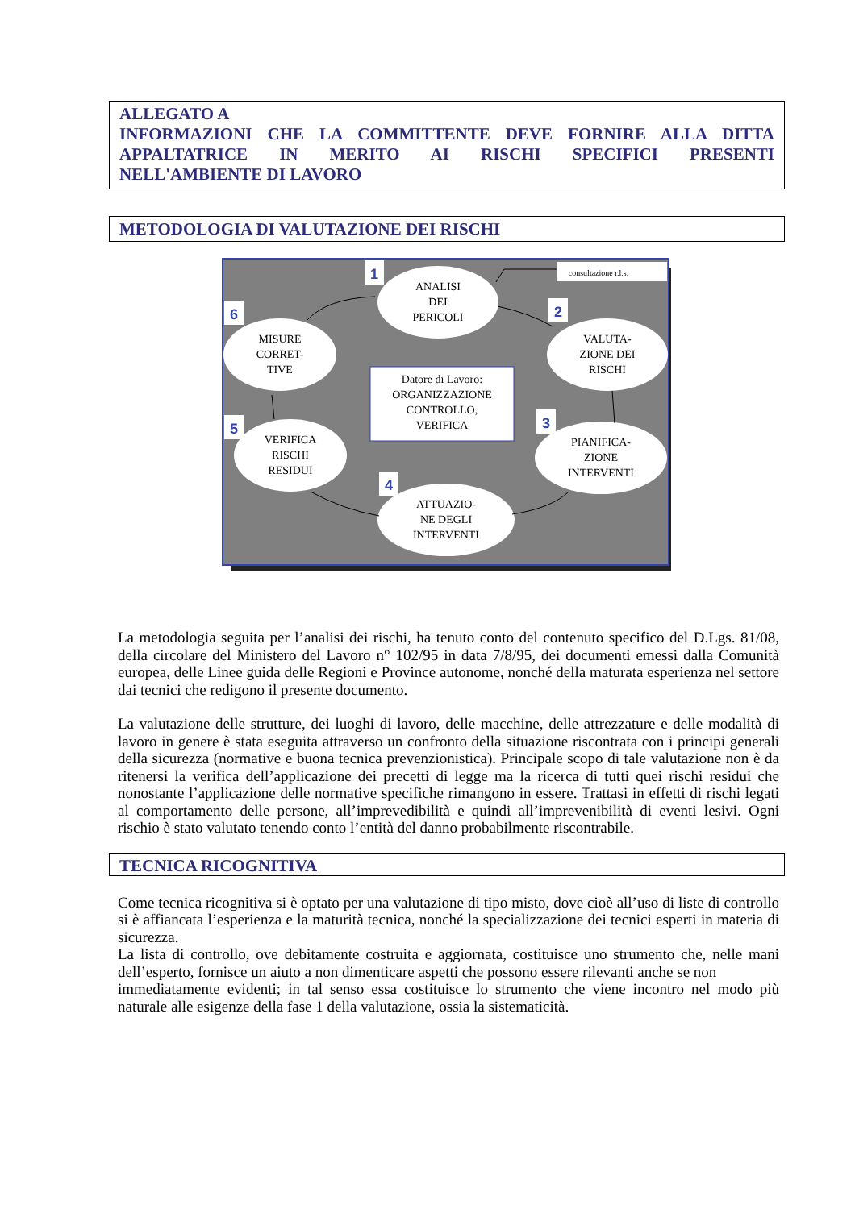ALLEGATO A
INFORMAZIONI CHE LA COMMITTENTE DEVE FORNIRE ALLA DITTA APPALTATRICE IN MERITO AI RISCHI SPECIFICI PRESENTI
NELL'AMBIENTE DI LAVORO
METODOLOGIA DI VALUTAZIONE DEI RISCHI
consultazione r.l.s.
ANALISI
DEI
PERICOLI
VALUTA-
ZIONE DEI
RISCHI
PIANIFICA-
ZIONE
INTERVENTI
ATTUAZIO-
NE DEGLI
INTERVENTI
VERIFICA
RISCHI
RESIDUI
MISURE
CORRET-
TIVE
Datore di Lavoro:
ORGANIZZAZIONE
CONTROLLO,
VERIFICA
1
2
3
4
5
6
La metodologia seguita per l’analisi dei rischi, ha tenuto conto del contenuto specifico del D.Lgs. 81/08, della circolare del Ministero del Lavoro n° 102/95 in data 7/8/95, dei documenti emessi dalla Comunità europea, delle Linee guida delle Regioni e Province autonome, nonché della maturata esperienza nel settore dai tecnici che redigono il presente documento.
La valutazione delle strutture, dei luoghi di lavoro, delle macchine, delle attrezzature e delle modalità di lavoro in genere è stata eseguita attraverso un confronto della situazione riscontrata con i principi generali della sicurezza (normative e buona tecnica prevenzionistica). Principale scopo di tale valutazione non è da ritenersi la verifica dell’applicazione dei precetti di legge ma la ricerca di tutti quei rischi residui che nonostante l’applicazione delle normative specifiche rimangono in essere. Trattasi in effetti di rischi legati al comportamento delle persone, all’imprevedibilità e quindi all’imprevenibilità di eventi lesivi. Ogni rischio è stato valutato tenendo conto l’entità del danno probabilmente riscontrabile.
TECNICA RICOGNITIVA
Come tecnica ricognitiva si è optato per una valutazione di tipo misto, dove cioè all’uso di liste di controllo si è affiancata l’esperienza e la maturità tecnica, nonché la specializzazione dei tecnici esperti in materia di sicurezza.
La lista di controllo, ove debitamente costruita e aggiornata, costituisce uno strumento che, nelle mani dell’esperto, fornisce un aiuto a non dimenticare aspetti che possono essere rilevanti anche se non
immediatamente evidenti; in tal senso essa costituisce lo strumento che viene incontro nel modo più naturale alle esigenze della fase 1 della valutazione, ossia la sistematicità.